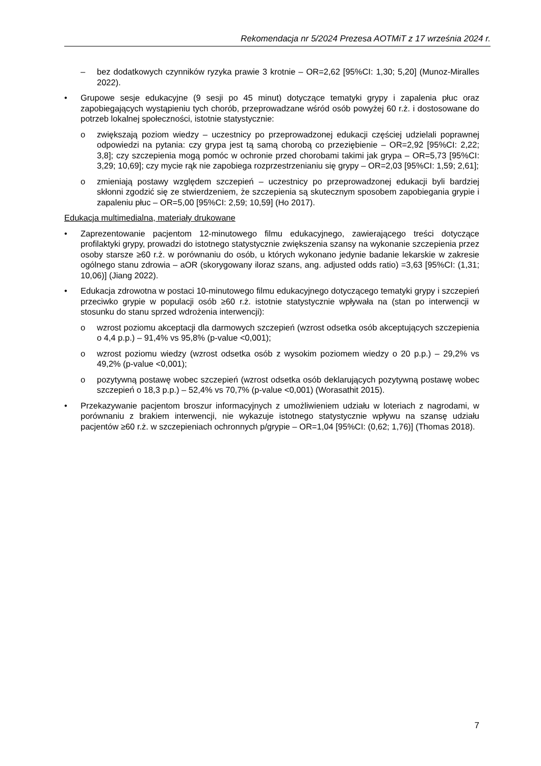Rekomendacja nr 5/2024 Prezesa AOTMiT z 17 września 2024 r.
– bez dodatkowych czynników ryzyka prawie 3 krotnie – OR=2,62 [95%CI: 1,30; 5,20] (Munoz-Miralles 2022).
• Grupowe sesje edukacyjne (9 sesji po 45 minut) dotyczące tematyki grypy i zapalenia płuc oraz zapobiegających wystąpieniu tych chorób, przeprowadzane wśród osób powyżej 60 r.ż. i dostosowane do potrzeb lokalnej społeczności, istotnie statystycznie:
o zwiększają poziom wiedzy – uczestnicy po przeprowadzonej edukacji częściej udzielali poprawnej odpowiedzi na pytania: czy grypa jest tą samą chorobą co przeziębienie – OR=2,92 [95%CI: 2,22; 3,8]; czy szczepienia mogą pomóc w ochronie przed chorobami takimi jak grypa – OR=5,73 [95%CI: 3,29; 10,69]; czy mycie rąk nie zapobiega rozprzestrzenianiu się grypy – OR=2,03 [95%CI: 1,59; 2,61];
o zmieniają postawy względem szczepień – uczestnicy po przeprowadzonej edukacji byli bardziej skłonni zgodzić się ze stwierdzeniem, że szczepienia są skutecznym sposobem zapobiegania grypie i zapaleniu płuc – OR=5,00 [95%CI: 2,59; 10,59] (Ho 2017).
Edukacja multimedialna, materiały drukowane
• Zaprezentowanie pacjentom 12-minutowego filmu edukacyjnego, zawierającego treści dotyczące profilaktyki grypy, prowadzi do istotnego statystycznie zwiększenia szansy na wykonanie szczepienia przez osoby starsze ≥60 r.ż. w porównaniu do osób, u których wykonano jedynie badanie lekarskie w zakresie ogólnego stanu zdrowia – aOR (skorygowany iloraz szans, ang. adjusted odds ratio) =3,63 [95%CI: (1,31; 10,06)] (Jiang 2022).
• Edukacja zdrowotna w postaci 10-minutowego filmu edukacyjnego dotyczącego tematyki grypy i szczepień przeciwko grypie w populacji osób ≥60 r.ż. istotnie statystycznie wpływała na (stan po interwencji w stosunku do stanu sprzed wdrożenia interwencji):
o wzrost poziomu akceptacji dla darmowych szczepień (wzrost odsetka osób akceptujących szczepienia o 4,4 p.p.) – 91,4% vs 95,8% (p-value <0,001);
o wzrost poziomu wiedzy (wzrost odsetka osób z wysokim poziomem wiedzy o 20 p.p.) – 29,2% vs 49,2% (p-value <0,001);
o pozytywną postawę wobec szczepień (wzrost odsetka osób deklarujących pozytywną postawę wobec szczepień o 18,3 p.p.) – 52,4% vs 70,7% (p-value <0,001) (Worasathit 2015).
• Przekazywanie pacjentom broszur informacyjnych z umożliwieniem udziału w loteriach z nagrodami, w porównaniu z brakiem interwencji, nie wykazuje istotnego statystycznie wpływu na szansę udziału pacjentów ≥60 r.ż. w szczepieniach ochronnych p/grypie – OR=1,04 [95%CI: (0,62; 1,76)] (Thomas 2018).
7